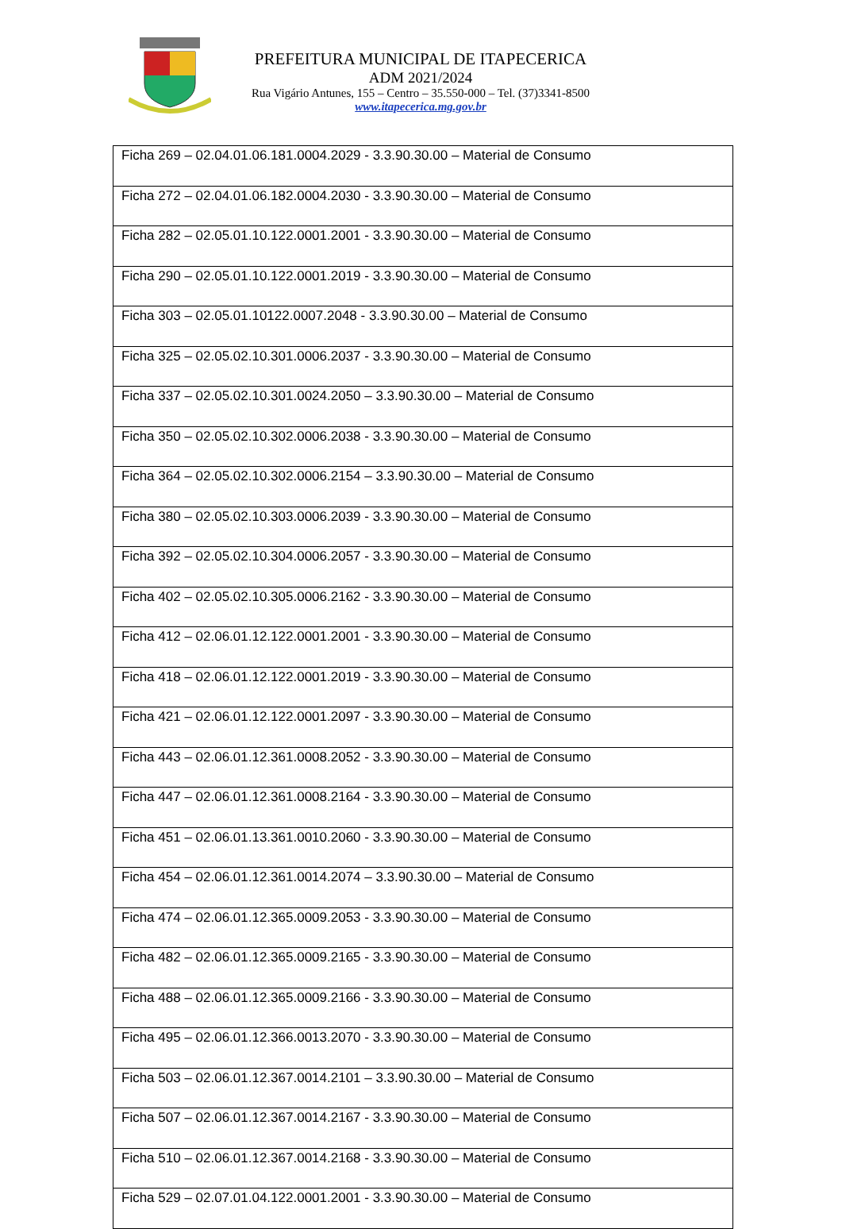PREFEITURA MUNICIPAL DE ITAPECERICA
ADM 2021/2024
Rua Vigário Antunes, 155 – Centro – 35.550-000 – Tel. (37)3341-8500
www.itapecerica.mg.gov.br
| Ficha 269 – 02.04.01.06.181.0004.2029 - 3.3.90.30.00 – Material de Consumo |
| Ficha 272 – 02.04.01.06.182.0004.2030 - 3.3.90.30.00 – Material de Consumo |
| Ficha 282 – 02.05.01.10.122.0001.2001 - 3.3.90.30.00 – Material de Consumo |
| Ficha 290 – 02.05.01.10.122.0001.2019 - 3.3.90.30.00 – Material de Consumo |
| Ficha 303 – 02.05.01.10122.0007.2048 - 3.3.90.30.00 – Material de Consumo |
| Ficha 325 – 02.05.02.10.301.0006.2037 - 3.3.90.30.00 – Material de Consumo |
| Ficha 337 – 02.05.02.10.301.0024.2050 – 3.3.90.30.00 – Material de Consumo |
| Ficha 350 – 02.05.02.10.302.0006.2038 - 3.3.90.30.00 – Material de Consumo |
| Ficha 364 – 02.05.02.10.302.0006.2154 – 3.3.90.30.00 – Material de Consumo |
| Ficha 380 – 02.05.02.10.303.0006.2039 - 3.3.90.30.00 – Material de Consumo |
| Ficha 392 – 02.05.02.10.304.0006.2057 - 3.3.90.30.00 – Material de Consumo |
| Ficha 402 – 02.05.02.10.305.0006.2162 - 3.3.90.30.00 – Material de Consumo |
| Ficha 412 – 02.06.01.12.122.0001.2001 - 3.3.90.30.00 – Material de Consumo |
| Ficha 418 – 02.06.01.12.122.0001.2019 - 3.3.90.30.00 – Material de Consumo |
| Ficha 421 – 02.06.01.12.122.0001.2097 - 3.3.90.30.00 – Material de Consumo |
| Ficha 443 – 02.06.01.12.361.0008.2052 - 3.3.90.30.00 – Material de Consumo |
| Ficha 447 – 02.06.01.12.361.0008.2164 - 3.3.90.30.00 – Material de Consumo |
| Ficha 451 – 02.06.01.13.361.0010.2060 - 3.3.90.30.00 – Material de Consumo |
| Ficha 454 – 02.06.01.12.361.0014.2074 – 3.3.90.30.00 – Material de Consumo |
| Ficha 474 – 02.06.01.12.365.0009.2053 - 3.3.90.30.00 – Material de Consumo |
| Ficha 482 – 02.06.01.12.365.0009.2165 - 3.3.90.30.00 – Material de Consumo |
| Ficha 488 – 02.06.01.12.365.0009.2166 - 3.3.90.30.00 – Material de Consumo |
| Ficha 495 – 02.06.01.12.366.0013.2070 - 3.3.90.30.00 – Material de Consumo |
| Ficha 503 – 02.06.01.12.367.0014.2101 – 3.3.90.30.00 – Material de Consumo |
| Ficha 507 – 02.06.01.12.367.0014.2167 - 3.3.90.30.00 – Material de Consumo |
| Ficha 510 – 02.06.01.12.367.0014.2168 - 3.3.90.30.00 – Material de Consumo |
| Ficha 529 – 02.07.01.04.122.0001.2001 - 3.3.90.30.00 – Material de Consumo |